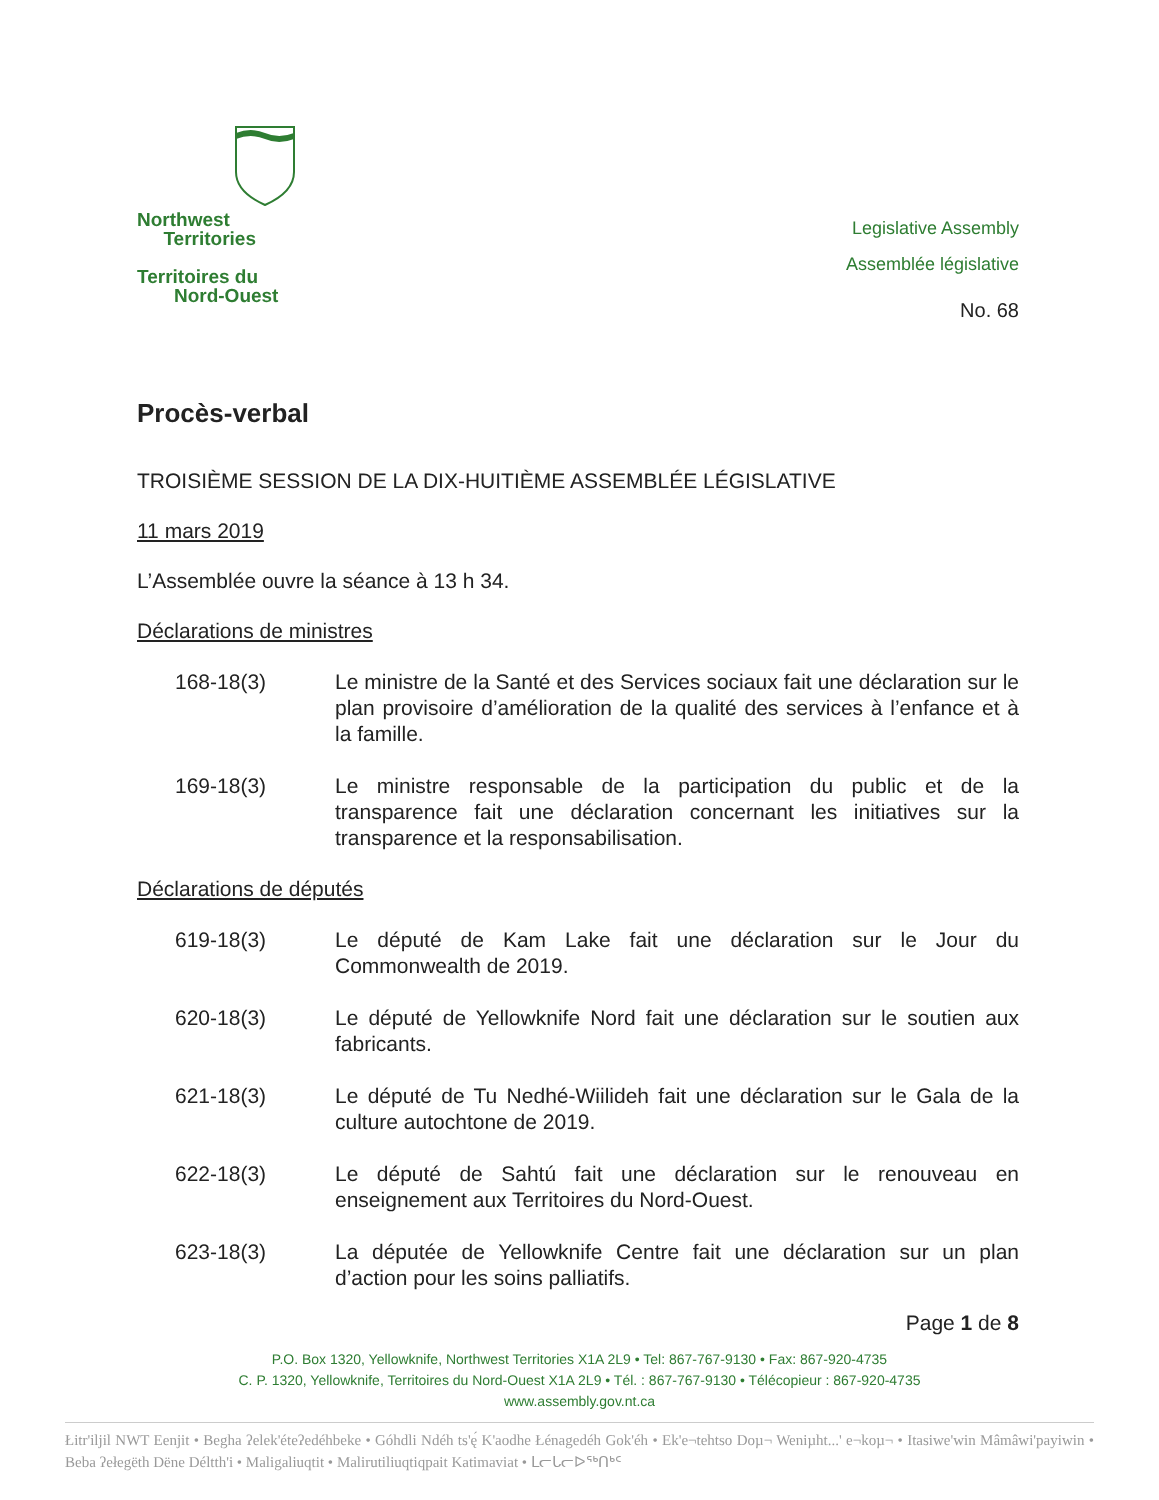Northwest
Territories
Territoires du
Nord-Ouest
Legislative Assembly
Assemblée législative
No. 68
Procès-verbal
TROISIÈME SESSION DE LA DIX-HUITIÈME ASSEMBLÉE LÉGISLATIVE
11 mars 2019
L’Assemblée ouvre la séance à 13 h 34.
Déclarations de ministres
168-18(3) Le ministre de la Santé et des Services sociaux fait une déclaration sur le plan provisoire d’amélioration de la qualité des services à l’enfance et à la famille.
169-18(3) Le ministre responsable de la participation du public et de la transparence fait une déclaration concernant les initiatives sur la transparence et la responsabilisation.
Déclarations de députés
619-18(3) Le député de Kam Lake fait une déclaration sur le Jour du Commonwealth de 2019.
620-18(3) Le député de Yellowknife Nord fait une déclaration sur le soutien aux fabricants.
621-18(3) Le député de Tu Nedhé-Wiilideh fait une déclaration sur le Gala de la culture autochtone de 2019.
622-18(3) Le député de Sahtú fait une déclaration sur le renouveau en enseignement aux Territoires du Nord-Ouest.
623-18(3) La députée de Yellowknife Centre fait une déclaration sur un plan d’action pour les soins palliatifs.
Page 1 de 8
P.O. Box 1320, Yellowknife, Northwest Territories X1A 2L9 • Tel: 867-767-9130 • Fax: 867-920-4735
C. P. 1320, Yellowknife, Territoires du Nord-Ouest X1A 2L9 • Tél. : 867-767-9130 • Télécopieur : 867-920-4735
www.assembly.gov.nt.ca
Łitr'iljil NWT Eenjit • Begha ʔelek'éteʔedéhbeke • Góhdli Ndéh ts'ę́ K'aodhe Łénagedéh Gok'éh • Ek'e¬tehtso Doµ¬ Weniµht...' e¬koµ¬ • Itasiwe'win Mâmâwi'payiwin • Beba ʔełegëth Dëne Déltth'i • Maligaliuqtit • Malirutiliuqtiqpait Katimaviat • ᒪᓕᒐᓕᐅᖅᑎᒃᑦ